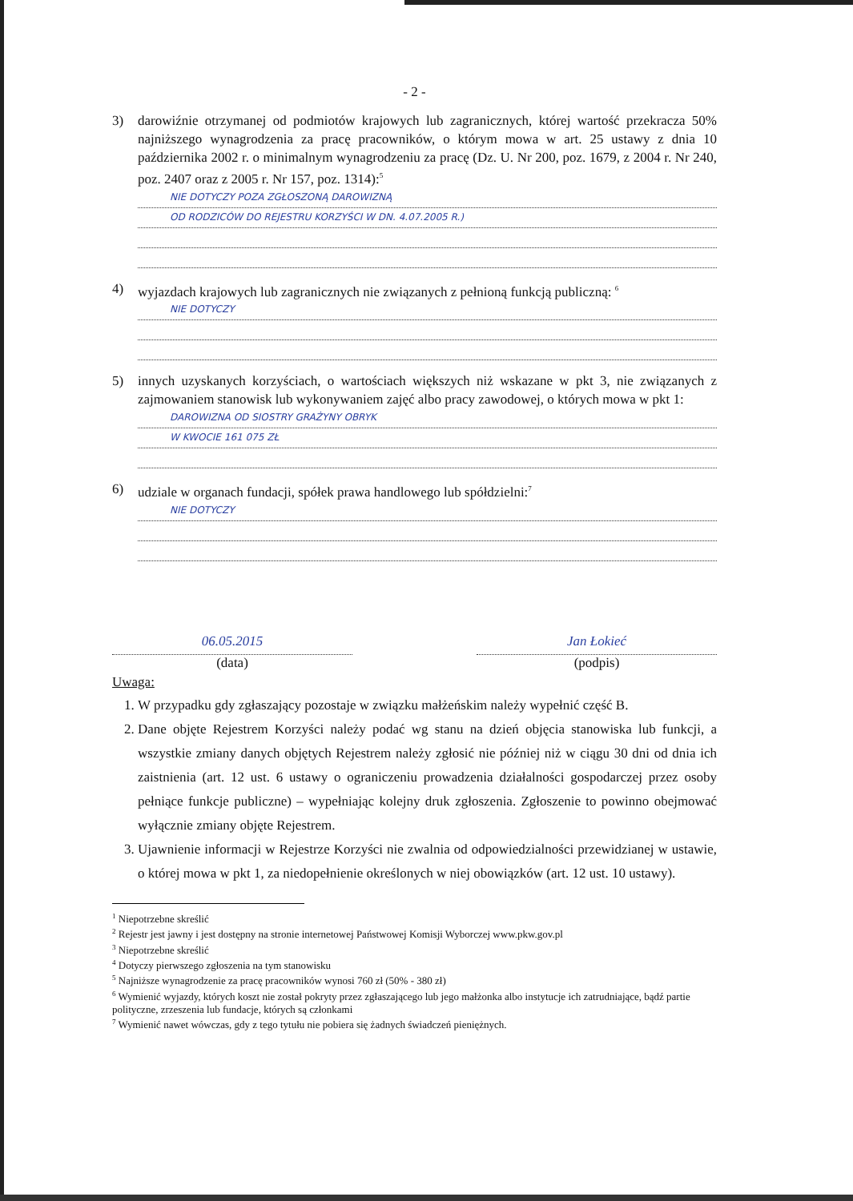- 2 -
3) darowiźnie otrzymanej od podmiotów krajowych lub zagranicznych, której wartość przekracza 50% najniższego wynagrodzenia za pracę pracowników, o którym mowa w art. 25 ustawy z dnia 10 października 2002 r. o minimalnym wynagrodzeniu za pracę (Dz. U. Nr 200, poz. 1679, z 2004 r. Nr 240, poz. 2407 oraz z 2005 r. Nr 157, poz. 1314):<sup>5</sup>
NIE DOTYCZY POZA ZGŁOSZONĄ DAROWIZNĄ
OD RODZICÓW DO REJESTRU KORZYŚCI W DN. 4.07.2005 R.)
4) wyjazdach krajowych lub zagranicznych nie związanych z pełnioną funkcją publiczną: <sup>6</sup>
NIE DOTYCZY
5) innych uzyskanych korzyściach, o wartościach większych niż wskazane w pkt 3, nie związanych z zajmowaniem stanowisk lub wykonywaniem zajęć albo pracy zawodowej, o których mowa w pkt 1:
DAROWIZNA OD SIOSTRY GRAŻYNY OBRYK
W KWOCIE 161 075 ZŁ
6) udziale w organach fundacji, spółek prawa handlowego lub spółdzielni:<sup>7</sup>
NIE DOTYCZY
06.05.2015
(data)
Jan Łokieć
(podpis)
Uwaga:
1. W przypadku gdy zgłaszający pozostaje w związku małżeńskim należy wypełnić część B.
2. Dane objęte Rejestrem Korzyści należy podać wg stanu na dzień objęcia stanowiska lub funkcji, a wszystkie zmiany danych objętych Rejestrem należy zgłosić nie później niż w ciągu 30 dni od dnia ich zaistnienia (art. 12 ust. 6 ustawy o ograniczeniu prowadzenia działalności gospodarczej przez osoby pełniące funkcje publiczne) – wypełniając kolejny druk zgłoszenia. Zgłoszenie to powinno obejmować wyłącznie zmiany objęte Rejestrem.
3. Ujawnienie informacji w Rejestrze Korzyści nie zwalnia od odpowiedzialności przewidzianej w ustawie, o której mowa w pkt 1, za niedopełnienie określonych w niej obowiązków (art. 12 ust. 10 ustawy).
<sup>1</sup> Niepotrzebne skreślić
<sup>2</sup> Rejestr jest jawny i jest dostępny na stronie internetowej Państwowej Komisji Wyborczej www.pkw.gov.pl
<sup>3</sup> Niepotrzebne skreślić
<sup>4</sup> Dotyczy pierwszego zgłoszenia na tym stanowisku
<sup>5</sup> Najniższe wynagrodzenie za pracę pracowników wynosi 760 zł (50% - 380 zł)
<sup>6</sup> Wymienić wyjazdy, których koszt nie został pokryty przez zgłaszającego lub jego małżonka albo instytucje ich zatrudniające, bądź partie polityczne, zrzeszenia lub fundacje, których są członkami
<sup>7</sup> Wymienić nawet wówczas, gdy z tego tytułu nie pobiera się żadnych świadczeń pieniężnych.